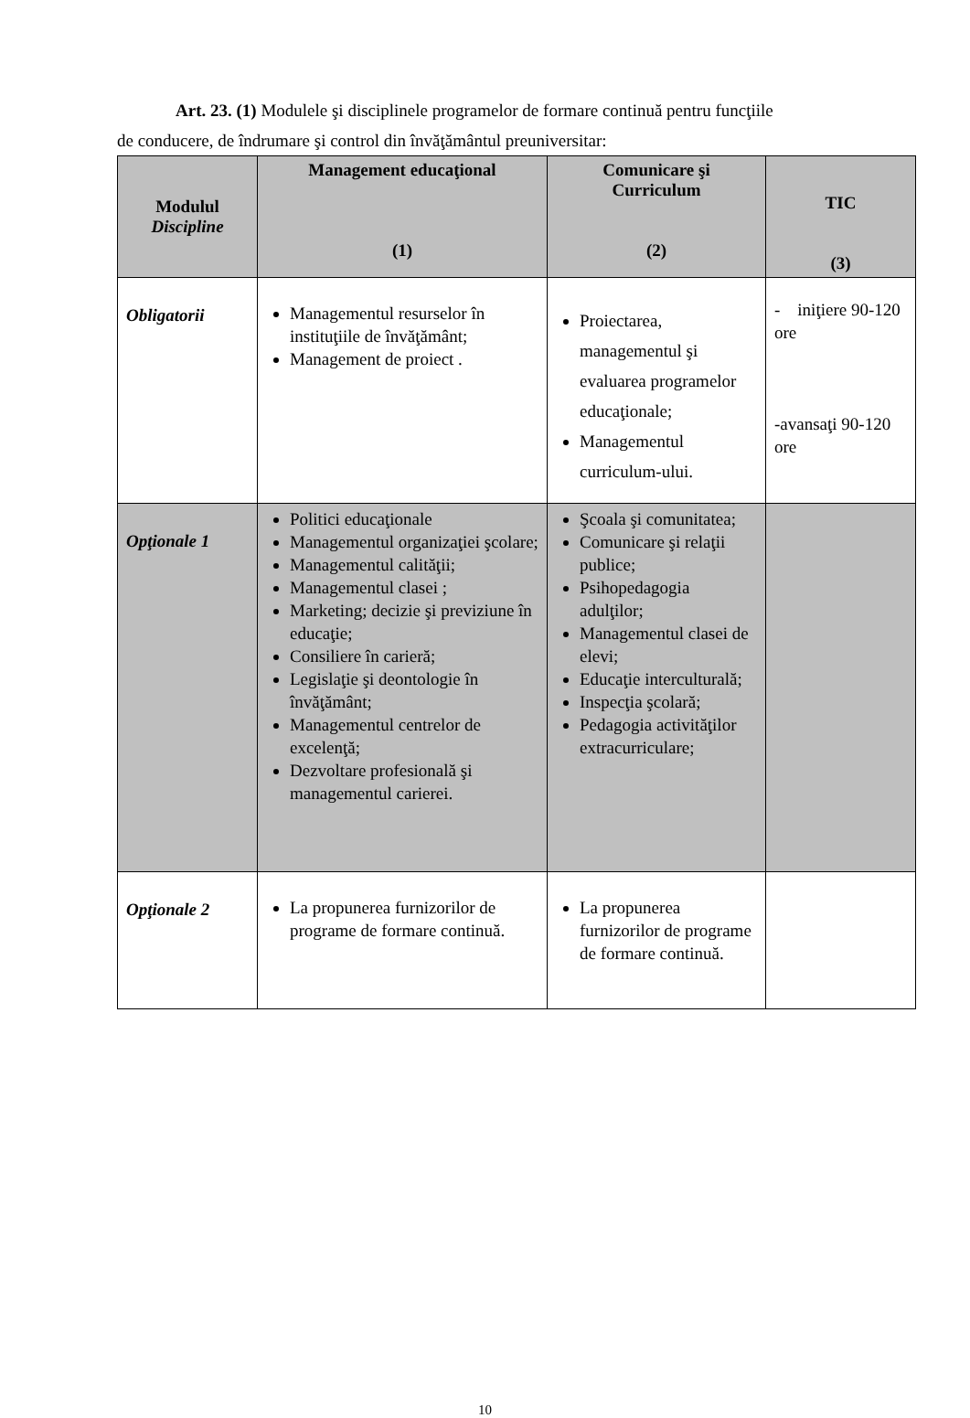Art. 23. (1) Modulele şi disciplinele programelor de formare continuă pentru funcţiile
de conducere, de îndrumare şi control din învăţământul preuniversitar:
| Modulul Discipline | Management educaţional (1) | Comunicare şi Curriculum (2) | TIC (3) |
| --- | --- | --- | --- |
| Obligatorii | Managementul resurselor în instituţiile de învăţământ; Management de proiect . | Proiectarea, managementul şi evaluarea programelor educaţionale; Managementul curriculum-ului. | - iniţiere 90-120 ore -avansaţi 90-120 ore |
| Opţionale 1 | Politici educaţionale Managementul organizaţiei şcolare; Managementul calităţii; Managementul clasei ; Marketing; decizie şi previziune în educaţie; Consiliere în carieră; Legislaţie şi deontologie în învăţământ; Managementul centrelor de excelenţă; Dezvoltare profesională şi managementul carierei. | Şcoala şi comunitatea; Comunicare şi relaţii publice; Psihopedagogia adulţilor; Managementul clasei de elevi; Educaţie interculturală; Inspecţia şcolară; Pedagogia activităţilor extracurriculare; | |
| Opţionale 2 | La propunerea furnizorilor de programe de formare continuă. | La propunerea furnizorilor de programe de formare continuă. | |
10